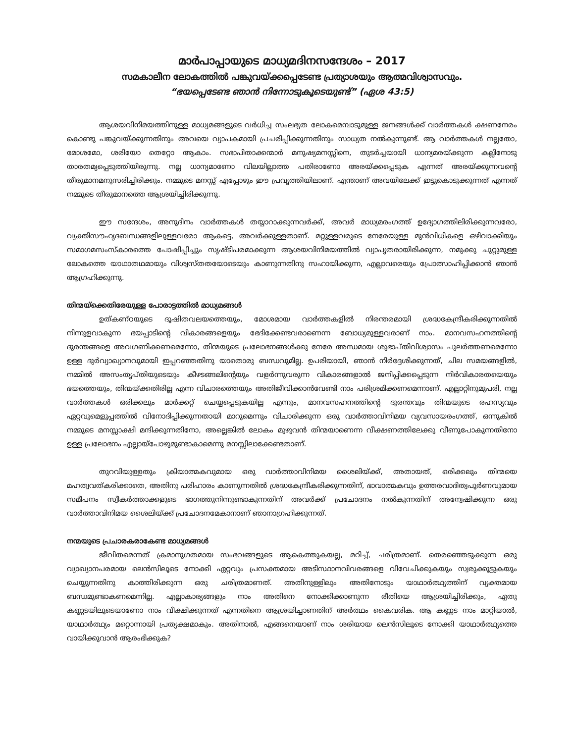മാർപാപ്പായുടെ മാധ്യമദിനസന്ദേശം – 2017
സമകാലീന ലോകത്തിൽ പങ്കുവയ്ക്കപ്പെടേണ്ട പ്രത്യാശയും ആത്മവിശ്വാസവും.
“ഭയപ്പെടേണ്ട ഞാൻ നിന്നോടുകൂടെയുണ്ട്” (ഏശ 43:5)
ആശയവിനിമയത്തിനുള്ള മാധ്യമങ്ങളുടെ വർധിച്ച സംലഭ്യത ലോകമെമ്പാടുമുള്ള ജനങ്ങൾക്ക് വാർത്തകൾ ക്ഷണനേരം കൊണ്ടു പങ്കുവയ്ക്കുന്നതിനും അവയെ വ്യാപകമായി പ്രചരിപ്പിക്കുന്നതിനും സാധ്യത നൽകുന്നുണ്ട്. ആ വാർത്തകൾ നല്ലതോ, മോശമോ, ശരിയോ തെറ്റോ ആകാം. സഭാപിതാക്കന്മാർ മനുഷ്യമനസ്സിനെ, തുടർച്ചയായി ധാന്യമരയ്ക്കുന്ന കല്ലിനോടു താരതമ്യപ്പെടുത്തിയിരുന്നു. നല്ല ധാന്യമാണോ വിലയില്ലാത്ത പതിരാണോ അരയ്ക്കപ്പെടുക എന്നത് അരയ്ക്കുന്നവന്റെ തീരുമാനമനുസരിച്ചിരിക്കും. നമ്മുടെ മനസ്സ് എപ്പോഴും ഈ പ്രവൃത്തിയിലാണ്. എന്താണ് അവയിലേക്ക് ഇട്ടുകൊടുക്കുന്നത് എന്നത് നമ്മുടെ തീരുമാനത്തെ ആശ്രയിച്ചിരിക്കുന്നു.
ഈ സന്ദേശം, അനുദിനം വാർത്തകൾ തയ്യാറാക്കുന്നവർക്ക്, അവർ മാധ്യമരംഗത്ത് ഉദ്യോഗത്തിലിരിക്കുന്നവരോ, വ്യക്തിസൗഹൃദബന്ധങ്ങളിലുള്ളവരോ ആകട്ടെ, അവർക്കുള്ളതാണ്. മറ്റുള്ളവരുടെ നേരേയുള്ള മുൻവിധികളെ ഒഴിവാക്കിയും സമാഗമസംസ്കാരത്തെ പോഷിപ്പിച്ചും സൃഷ്ടിപരമാക്കുന്ന ആശയവിനിമയത്തിൽ വ്യാപൃതരായിരിക്കുന്ന, നമുക്കു ചുറ്റുമുള്ള ലോകത്തെ യാഥാതഥമായും വിശ്വസ്തതയോടെയും കാണുന്നതിനു സഹായിക്കുന്ന, എല്ലാവരെയും പ്രോത്സാഹിപ്പിക്കാൻ ഞാൻ ആഗ്രഹിക്കുന്നു.
തിന്മയ്ക്കെതിരേയുള്ള പോരാട്ടത്തിൽ മാധ്യമങ്ങൾ
ഉത്കണ്ഠയുടെ ദൂഷിതവലയത്തെയും, മോശമായ വാർത്തകളിൽ നിരന്തരമായി ശ്രദ്ധകേന്ദ്രീകരിക്കുന്നതിൽ നിന്നുളവാകുന്ന ഭയപ്പാടിന്റെ വികാരങ്ങളെയും ഭേദിക്കേണ്ടവരാണെന്ന ബോധ്യമുള്ളവരാണ് നാം. മാനവസഹനത്തിന്റെ ദുരന്തങ്ങളെ അവഗണിക്കണമെന്നോ, തിന്മയുടെ പ്രലോഭനങ്ങൾക്കു നേരേ അന്ധമായ ശുഭാപ്തിവിശ്വാസം പുലർത്തണമെന്നോ ഉള്ള ദുർവ്യാഖ്യാനവുമായി ഇപ്പറഞ്ഞതിനു യാതൊരു ബന്ധവുമില്ല. ഉപരിയായി, ഞാൻ നിർദ്ദേശിക്കുന്നത്, ചില സമയങ്ങളിൽ, നമ്മിൽ അസംതൃപ്തിയുടെയും കീഴടങ്ങലിന്റെയും വളർന്നുവരുന്ന വികാരങ്ങളാൽ ജനിപ്പിക്കപ്പെടുന്ന നിർവികാരതയെയും ഭയത്തെയും, തിന്മയ്ക്കതിരില്ല എന്ന വിചാരത്തെയും അതിജീവിക്കാൻവേണ്ടി നാം പരിശ്രമിക്കണമെന്നാണ്. എല്ലാറ്റിനുമുപരി, നല്ല വാർത്തകൾ ഒരിക്കലും മാർക്കറ്റ് ചെയ്യപ്പെടുകയില്ല എന്നും, മാനവസഹനത്തിന്റെ ദുരന്തവും തിന്മയുടെ രഹസ്യവും ഏറ്റവുമെളുപ്പത്തിൽ വിനോദിപ്പിക്കുന്നതായി മാറുമെന്നും വിചാരിക്കുന്ന ഒരു വാർത്താവിനിമയ വ്യവസായരംഗത്ത്, ഒന്നുകിൽ നമ്മുടെ മനസ്സാക്ഷി മന്ദിക്കുന്നതിനോ, അല്ലെങ്കിൽ ലോകം മുഴുവൻ തിന്മയാണെന്ന വീക്ഷണത്തിലേക്കു വീണുപോകുന്നതിനോ ഉള്ള പ്രലോഭനം എല്ലായ്പോഴുമുണ്ടാകാമെന്നു മനസ്സിലാക്കേണ്ടതാണ്.
തുറവിയുള്ളതും ക്രിയാത്മകവുമായ ഒരു വാർത്താവിനിമയ ശൈലിയ്ക്ക്, അതായത്, ഒരിക്കലും തിന്മയെ മഹത്വവത്കരിക്കാതെ, അതിനു പരിഹാരം കാണുന്നതിൽ ശ്രദ്ധകേന്ദ്രീകരിക്കുന്നതിന്, ഭാവാത്മകവും ഉത്തരവാദിത്വപൂർണവുമായ സമീപനം സ്വീകർത്താക്കളുടെ ഭാഗത്തുനിന്നുണ്ടാകുന്നതിന് അവർക്ക് പ്രചോദനം നൽകുന്നതിന് അന്വേഷിക്കുന്ന ഒരു വാർത്താവിനിമയ ശൈലിയ്ക്ക് പ്രചോദനമേകാനാണ് ഞാനാഗ്രഹിക്കുന്നത്.
നന്മയുടെ പ്രചാരകരാകേണ്ട മാധ്യമങ്ങൾ
ജീവിതമെന്നത് ക്രമാനുഗതമായ സംഭവങ്ങളുടെ ആകെത്തുകയല്ല, മറിച്ച്, ചരിത്രമാണ്. തെരഞ്ഞെടുക്കുന്ന ഒരു വ്യാഖ്യാനപരമായ ലെൻസിലൂടെ നോക്കി ഏറ്റവും പ്രസക്തമായ അടിസ്ഥാനവിവരങ്ങളെ വിവേചിക്കുകയും സ്വരുക്കൂട്ടുകയും ചെയ്യുന്നതിനു കാത്തിരിക്കുന്ന ഒരു ചരിത്രമാണത്. അതിനുള്ളിലും അതിനോടും യാഥാർത്ഥ്യത്തിന് വ്യക്തമായ ബന്ധമുണ്ടാകണമെന്നില്ല. എല്ലാകാര്യങ്ങളും നാം അതിനെ നോക്കിക്കാണുന്ന രീതിയെ ആശ്രയിച്ചിരിക്കും, ഏതു കണ്ണടയിലൂടെയാണോ നാം വീക്ഷിക്കുന്നത് എന്നതിനെ ആശ്രയിച്ചാണതിന് അർത്ഥം കൈവരിക. ആ കണ്ണട നാം മാറ്റിയാൽ, യാഥാർത്ഥ്യം മറ്റൊന്നായി പ്രത്യക്ഷമാകും. അതിനാൽ, എങ്ങനെയാണ് നാം ശരിയായ ലെൻസിലൂടെ നോക്കി യാഥാർത്ഥ്യത്തെ വായിക്കുവാൻ ആരംഭിക്കുക?